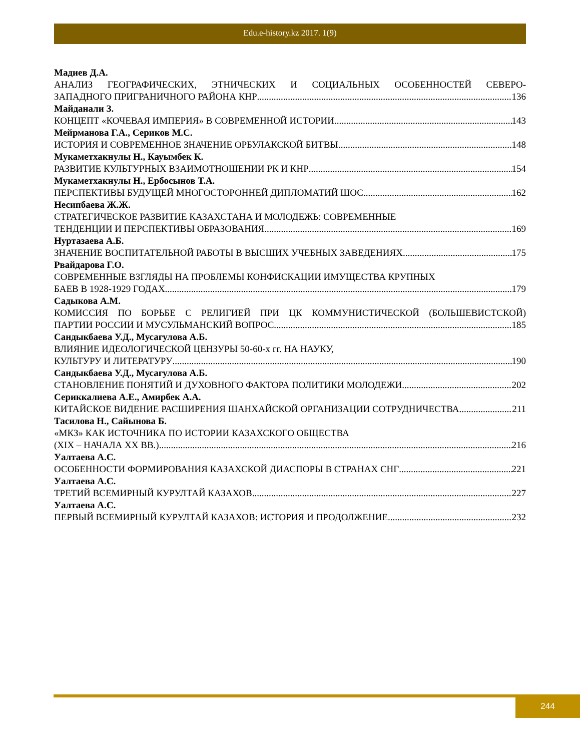Edu.e-history.kz 2017. 1(9)
Мадиев Д.А.
АНАЛИЗ ГЕОГРАФИЧЕСКИХ, ЭТНИЧЕСКИХ И СОЦИАЛЬНЫХ ОСОБЕННОСТЕЙ СЕВЕРО-
ЗАПАДНОГО ПРИГРАНИЧНОГО РАЙОНА КНР 136
Майданали З.
КОНЦЕПТ «КОЧЕВАЯ ИМПЕРИЯ» В СОВРЕМЕННОЙ ИСТОРИИ 143
Мейрманова Г.А., Сериков М.С.
ИСТОРИЯ И СОВРЕМЕННОЕ ЗНАЧЕНИЕ ОРБУЛАКСКОЙ БИТВЫ 148
Мукаметхакнулы Н., Кауымбек К.
РАЗВИТИЕ КУЛЬТУРНЫХ ВЗАИМОТНОШЕНИИ РК И КНР 154
Мукаметхакнулы Н., Ербосынов Т.А.
ПЕРСПЕКТИВЫ БУДУЩЕЙ МНОГОСТОРОННЕЙ ДИПЛОМАТИЙ ШОС 162
Несипбаева Ж.Ж.
СТРАТЕГИЧЕСКОЕ РАЗВИТИЕ КАЗАХСТАНА И МОЛОДЕЖЬ: СОВРЕМЕННЫЕ
ТЕНДЕНЦИИ И ПЕРСПЕКТИВЫ ОБРАЗОВАНИЯ 169
Нуртазаева А.Б.
ЗНАЧЕНИЕ ВОСПИТАТЕЛЬНОЙ РАБОТЫ В ВЫСШИХ УЧЕБНЫХ ЗАВЕДЕНИЯХ 175
Рвайдарова Г.О.
СОВРЕМЕННЫЕ ВЗГЛЯДЫ НА ПРОБЛЕМЫ КОНФИСКАЦИИ ИМУЩЕСТВА КРУПНЫХ
БАЕВ В 1928-1929 ГОДАХ 179
Садыкова А.М.
КОМИССИЯ ПО БОРЬБЕ С РЕЛИГИЕЙ ПРИ ЦК КОММУНИСТИЧЕСКОЙ (БОЛЬШЕВИСТСКОЙ)
ПАРТИИ РОССИИ И МУСУЛЬМАНСКИЙ ВОПРОС 185
Сандыкбаева У.Д., Мусагулова А.Б.
ВЛИЯНИЕ ИДЕОЛОГИЧЕСКОЙ ЦЕНЗУРЫ 50-60-х гг. НА НАУКУ,
КУЛЬТУРУ И ЛИТЕРАТУРУ 190
Сандыкбаева У.Д., Мусагулова А.Б.
СТАНОВЛЕНИЕ ПОНЯТИЙ И ДУХОВНОГО ФАКТОРА ПОЛИТИКИ МОЛОДЕЖИ 202
Сериккалиева А.Е., Амирбек А.А.
КИТАЙСКОЕ ВИДЕНИЕ РАСШИРЕНИЯ ШАНХАЙСКОЙ ОРГАНИЗАЦИИ СОТРУДНИЧЕСТВА 211
Тасилова Н., Сайынова Б.
«МКЗ» КАК ИСТОЧНИКА ПО ИСТОРИИ КАЗАХСКОГО ОБЩЕСТВА
(XIX – НАЧАЛА XX ВВ.) 216
Уалтаева А.С.
ОСОБЕННОСТИ ФОРМИРОВАНИЯ КАЗАХСКОЙ ДИАСПОРЫ В СТРАНАХ СНГ 221
Уалтаева А.С.
ТРЕТИЙ ВСЕМИРНЫЙ КУРУЛТАЙ КАЗАХОВ 227
Уалтаева А.С.
ПЕРВЫЙ ВСЕМИРНЫЙ КУРУЛТАЙ КАЗАХОВ: ИСТОРИЯ И ПРОДОЛЖЕНИЕ 232
244